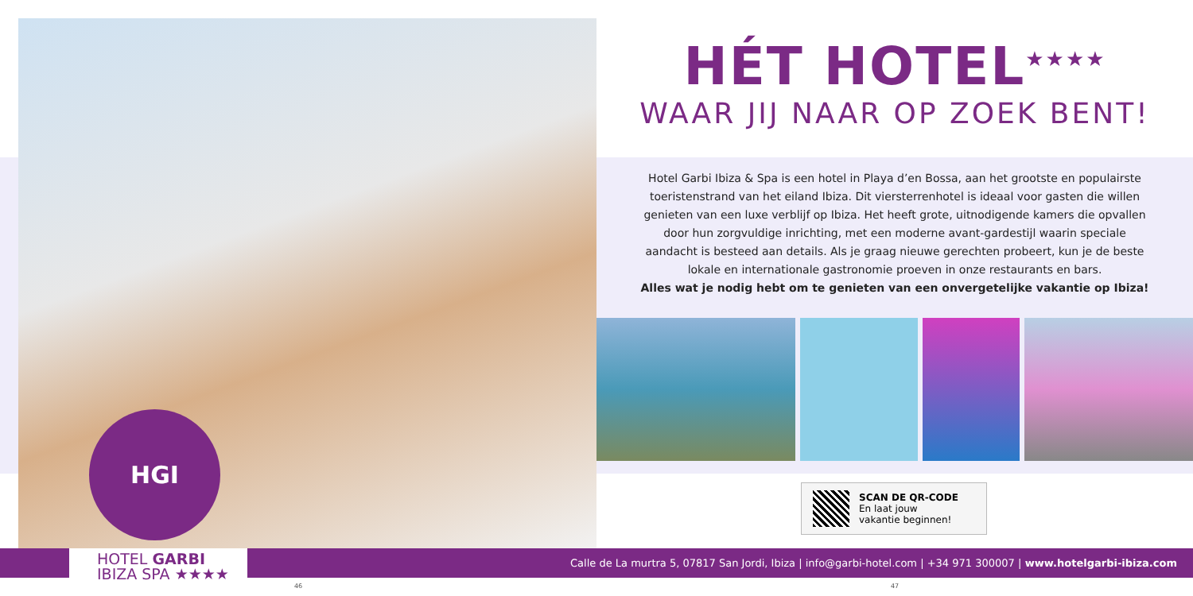HGI
HÉT HOTEL<sup>★★★★</sup>
WAAR JIJ NAAR OP ZOEK BENT!
Hotel Garbi Ibiza & Spa is een hotel in Playa d’en Bossa, aan het grootste en populairste toeristenstrand van het eiland Ibiza. Dit viersterrenhotel is ideaal voor gasten die willen genieten van een luxe verblijf op Ibiza. Het heeft grote, uitnodigende kamers die opvallen door hun zorgvuldige inrichting, met een moderne avant-gardestijl waarin speciale aandacht is besteed aan details. Als je graag nieuwe gerechten probeert, kun je de beste lokale en internationale gastronomie proeven in onze restaurants en bars.
Alles wat je nodig hebt om te genieten van een onvergetelijke vakantie op Ibiza!
SCAN DE QR-CODE
En laat jouw
vakantie beginnen!
Calle de La murtra 5, 07817 San Jordi, Ibiza | info@garbi-hotel.com | +34 971 300007 | www.hotelgarbi-ibiza.com
HOTEL GARBI
IBIZA SPA ★★★★
46 47